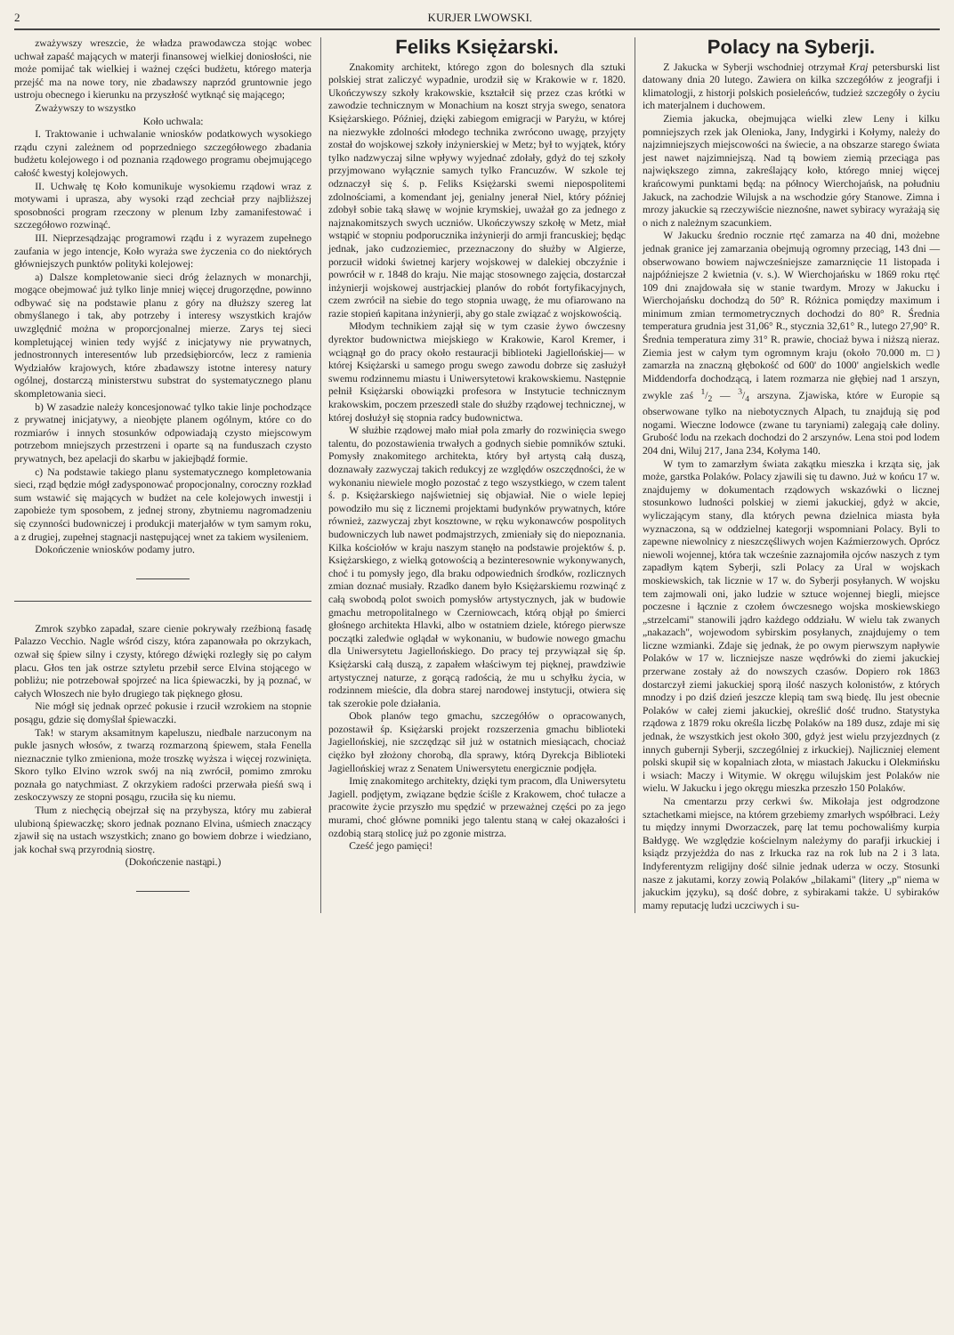2 KURJER LWOWSKI.
zważywszy wreszcie, że władza prawodawcza stojąc wobec uchwał zapaść mających w materji finansowej wielkiej doniosłości, nie może pomijać tak wielkiej i ważnej części budżetu, którego materja przejść ma na nowe tory, nie zbadawszy naprzód gruntownie jego ustroju obecnego i kierunku na przyszłość wytknąć się mającego;
Zważywszy to wszystko
Koło uchwala:
I. Traktowanie i uchwalanie wniosków podatkowych wysokiego rządu czyni zależnem od poprzedniego szczegółowego zbadania budżetu kolejowego i od poznania rządowego programu obejmującego całość kwestyj kolejowych.
II. Uchwałę tę Koło komunikuje wysokiemu rządowi wraz z motywami i uprasza, aby wysoki rząd zechciał przy najbliższej sposobności program rzeczony w plenum Izby zamanifestować i szczegółowo rozwinąć.
III. Nieprzesądzając programowi rządu i z wyrazem zupełnego zaufania w jego intencje, Koło wyraża swe życzenia co do niektórych główniejszych punktów polityki kolejowej:
a) Dalsze kompletowanie sieci dróg żelaznych w monarchji, mogące obejmować już tylko linje mniej więcej drugorzędne, powinno odbywać się na podstawie planu z góry na dłuższy szereg lat obmyślanego i tak, aby potrzeby i interesy wszystkich krajów uwzględnić można w proporcjonalnej mierze. Zarys tej sieci kompletującej winien tedy wyjść z inicjatywy nie prywatnych, jednostronnych interesentów lub przedsiębiorców, lecz z ramienia Wydziałów krajowych, które zbadawszy istotne interesy natury ogólnej, dostarczą ministerstwu substrat do systematycznego planu skompletowania sieci.
b) W zasadzie należy koncesjonować tylko takie linje pochodzące z prywatnej inicjatywy, a nieobjęte planem ogólnym, które co do rozmiarów i innych stosunków odpowiadają czysto miejscowym potrzebom mniejszych przestrzeni i oparte są na funduszach czysto prywatnych, bez apelacji do skarbu w jakiejbądź formie.
c) Na podstawie takiego planu systematycznego kompletowania sieci, rząd będzie mógł zadysponować propocjonalny, coroczny rozkład sum wstawić się mających w budżet na cele kolejowych inwestji i zapobieże tym sposobem, z jednej strony, zbytniemu nagromadzeniu się czynności budowniczej i produkcji materjałów w tym samym roku, a z drugiej, zupełnej stagnacji następującej wnet za takiem wysileniem.
Dokończenie wniosków podamy jutro.
Zmrok szybko zapadał, szare cienie pokrywały rzeźbioną fasadę Palazzo Vecchio. Nagle wśród ciszy, która zapanowała po okrzykach, ozwał się śpiew silny i czysty, którego dźwięki rozległy się po całym placu. Głos ten jak ostrze sztyletu przebił serce Elvina stojącego w pobliżu; nie potrzebował spojrzeć na lica śpiewaczki, by ją poznać, w całych Włoszech nie było drugiego tak pięknego głosu.
Nie mógł się jednak oprzeć pokusie i rzucił wzrokiem na stopnie posągu, gdzie się domyślał śpiewaczki.
Tak! w starym aksamitnym kapeluszu, niedbale narzuconym na pukle jasnych włosów, z twarzą rozmarzoną śpiewem, stała Fenella nieznacznie tylko zmieniona, może troszkę wyższa i więcej rozwinięta. Skoro tylko Elvino wzrok swój na nią zwrócił, pomimo zmroku poznała go natychmiast. Z okrzykiem radości przerwała pieśń swą i zeskoczywszy ze stopni posągu, rzuciła się ku niemu.
Tłum z niechęcią obejrzał się na przybysza, który mu zabierał ulubioną śpiewaczkę; skoro jednak poznano Elvina, uśmiech znaczący zjawił się na ustach wszystkich; znano go bowiem dobrze i wiedziano, jak kochał swą przyrodnią siostrę.
(Dokończenie nastąpi.)
Feliks Księżarski.
Znakomity architekt, którego zgon do bolesnych dla sztuki polskiej strat zaliczyć wypadnie, urodził się w Krakowie w r. 1820. Ukończywszy szkoły krakowskie, kształcił się przez czas krótki w zawodzie technicznym w Monachium na koszt stryja swego, senatora Księżarskiego. Później, dzięki zabiegom emigracji w Paryżu, w której na niezwykłe zdolności młodego technika zwrócono uwagę, przyjęty został do wojskowej szkoły inżynierskiej w Metz; był to wyjątek, który tylko nadzwyczaj silne wpływy wyjednać zdołały, gdyż do tej szkoły przyjmowano wyłącznie samych tylko Francuzów. W szkole tej odznaczył się ś. p. Feliks Księżarski swemi niepospolitemi zdolnościami, a komendant jej, genialny jenerał Niel, który później zdobył sobie taką sławę w wojnie krymskiej, uważał go za jednego z najznakomitszych swych uczniów. Ukończywszy szkołę w Metz, miał wstąpić w stopniu podporucznika inżynierji do armji francuskiej; będąc jednak, jako cudzoziemiec, przeznaczony do służby w Algierze, porzucił widoki świetnej karjery wojskowej w dalekiej obczyźnie i powrócił w r. 1848 do kraju. Nie mając stosownego zajęcia, dostarczał inżynierji wojskowej austrjackiej planów do robót fortyfikacyjnych, czem zwrócił na siebie do tego stopnia uwagę, że mu ofiarowano na razie stopień kapitana inżynierji, aby go stale związać z wojskowością.
Młodym technikiem zajął się w tym czasie żywo ówczesny dyrektor budownictwa miejskiego w Krakowie, Karol Kremer, i wciągnął go do pracy około restauracji biblioteki Jagiellońskiej— w której Księżarski u samego progu swego zawodu dobrze się zasłużył swemu rodzinnemu miastu i Uniwersytetowi krakowskiemu. Następnie pełnił Księżarski obowiązki profesora w Instytucie technicznym krakowskim, poczem przeszedł stale do służby rządowej technicznej, w której dosłużył się stopnia radcy budownictwa.
W służbie rządowej mało miał pola zmarły do rozwinięcia swego talentu, do pozostawienia trwałych a godnych siebie pomników sztuki. Pomysły znakomitego architekta, który był artystą całą duszą, doznawały zazwyczaj takich redukcyj ze względów oszczędności, że w wykonaniu niewiele mogło pozostać z tego wszystkiego, w czem talent ś. p. Księżarskiego najświetniej się objawiał. Nie o wiele lepiej powodziło mu się z licznemi projektami budynków prywatnych, które również, zazwyczaj zbyt kosztowne, w ręku wykonawców pospolitych budowniczych lub nawet podmajstrzych, zmieniały się do niepoznania. Kilka kościołów w kraju naszym stanęło na podstawie projektów ś. p. Księżarskiego, z wielką gotowością a bezinteresownie wykonywanych, choć i tu pomysły jego, dla braku odpowiednich środków, rozlicznych zmian doznać musiały. Rzadko danem było Księżarskiemu rozwinąć z całą swobodą polot swoich pomysłów artystycznych, jak w budowie gmachu metropolitalnego w Czerniowcach, którą objął po śmierci głośnego architekta Hlavki, albo w ostatniem dziele, którego pierwsze początki zaledwie oglądał w wykonaniu, w budowie nowego gmachu dla Uniwersytetu Jagiellońskiego. Do pracy tej przywiązał się śp. Księżarski całą duszą, z zapałem właściwym tej pięknej, prawdziwie artystycznej naturze, z gorącą radością, że mu u schyłku życia, w rodzinnem mieście, dla dobra starej narodowej instytucji, otwiera się tak szerokie pole działania.
Obok planów tego gmachu, szczegółów o opracowanych, pozostawił śp. Księżarski projekt rozszerzenia gmachu biblioteki Jagiellońskiej, nie szczędząc sił już w ostatnich miesiącach, chociaż ciężko był złożony chorobą, dla sprawy, którą Dyrekcja Biblioteki Jagiellońskiej wraz z Senatem Uniwersytetu energicznie podjęła.
Imię znakomitego architekty, dzięki tym pracom, dla Uniwersytetu Jagiell. podjętym, związane będzie ściśle z Krakowem, choć tułacze a pracowite życie przyszło mu spędzić w przeważnej części po za jego murami, choć główne pomniki jego talentu staną w całej okazałości i ozdobią starą stolicę już po zgonie mistrza.
Cześć jego pamięci!
Polacy na Syberji.
Z Jakucka w Syberji wschodniej otrzymał Kraj petersburski list datowany dnia 20 lutego. Zawiera on kilka szczegółów z jeografji i klimatologji, z historji polskich posieleńców, tudzież szczegóły o życiu ich materjalnem i duchowem.
Ziemia jakucka, obejmująca wielki zlew Leny i kilku pomniejszych rzek jak Olenioka, Jany, Indygirki i Kołymy, należy do najzimniejszych miejscowości na świecie, a na obszarze starego świata jest nawet najzimniejszą. Nad tą bowiem ziemią przeciąga pas największego zimna, zakreślający koło, którego mniej więcej krańcowymi punktami będą: na północy Wierchojańsk, na południu Jakuck, na zachodzie Wilujsk a na wschodzie góry Stanowe. Zimna i mrozy jakuckie są rzeczywiście nieznośne, nawet sybiracy wyrażają się o nich z należnym szacunkiem.
W Jakucku średnio rocznie rtęć zamarza na 40 dni, możebne jednak granice jej zamarzania obejmują ogromny przeciąg, 143 dni — obserwowano bowiem najwcześniejsze zamarznięcie 11 listopada i najpóźniejsze 2 kwietnia (v. s.). W Wierchojańsku w 1869 roku rtęć 109 dni znajdowała się w stanie twardym. Mrozy w Jakucku i Wierchojańsku dochodzą do 50° R. Różnica pomiędzy maximum i minimum zmian termometrycznych dochodzi do 80° R. Średnia temperatura grudnia jest 31,06° R., stycznia 32,61° R., lutego 27,90° R. Średnia temperatura zimy 31° R. prawie, chociaż bywa i niższą nieraz. Ziemia jest w całym tym ogromnym kraju (około 70.000 m. □) zamarzła na znaczną głębokość od 600' do 1000' angielskich wedle Middendorfa dochodzącą, i latem rozmarza nie głębiej nad 1 arszyn, zwykle zaś 1/2 — 3/4 arszyna. Zjawiska, które w Europie są obserwowane tylko na niebotycznych Alpach, tu znajdują się pod nogami. Wieczne lodowce (zwane tu taryniami) zalegają całe doliny. Grubość lodu na rzekach dochodzi do 2 arszynów. Lena stoi pod lodem 204 dni, Wiluj 217, Jana 234, Kołyma 140.
W tym to zamarzłym świata zakątku mieszka i krząta się, jak może, garstka Polaków. Polacy zjawili się tu dawno. Już w końcu 17 w. znajdujemy w dokumentach rządowych wskazówki o licznej stosunkowo ludności polskiej w ziemi jakuckiej, gdyż w akcie, wyliczającym stany, dla których pewna dzielnica miasta była wyznaczona, są w oddzielnej kategorji wspomniani Polacy. Byli to zapewne niewolnicy z nieszczęśliwych wojen Kaźmierzowych. Oprócz niewoli wojennej, która tak wcześnie zaznajomiła ojców naszych z tym zapadłym kątem Syberji, szli Polacy za Ural w wojskach moskiewskich, tak licznie w 17 w. do Syberji posyłanych. W wojsku tem zajmowali oni, jako ludzie w sztuce wojennej biegli, miejsce poczesne i łącznie z czołem ówczesnego wojska moskiewskiego „strzelcami" stanowili jądro każdego oddziału. W wielu tak zwanych „nakazach", wojewodom sybirskim posyłanych, znajdujemy o tem liczne wzmianki. Zdaje się jednak, że po owym pierwszym napływie Polaków w 17 w. liczniejsze nasze wędrówki do ziemi jakuckiej przerwane zostały aż do nowszych czasów. Dopiero rok 1863 dostarczył ziemi jakuckiej sporą ilość naszych kolonistów, z których mnodzy i po dziś dzień jeszcze klepią tam swą biedę. Ilu jest obecnie Polaków w całej ziemi jakuckiej, określić dość trudno. Statystyka rządowa z 1879 roku określa liczbę Polaków na 189 dusz, zdaje mi się jednak, że wszystkich jest około 300, gdyż jest wielu przyjezdnych (z innych gubernji Syberji, szczególniej z irkuckiej). Najliczniej element polski skupił się w kopalniach złota, w miastach Jakucku i Olekmińsku i wsiach: Maczy i Witymie. W okręgu wilujskim jest Polaków nie wielu. W Jakucku i jego okręgu mieszka przeszło 150 Polaków.
Na cmentarzu przy cerkwi św. Mikołaja jest odgrodzone sztachetkami miejsce, na którem grzebiemy zmarłych współbraci. Leży tu między innymi Dworzaczek, parę lat temu pochowaliśmy kurpia Bałdygę. We względzie kościelnym należymy do parafji irkuckiej i ksiądz przyjeżdża do nas z Irkucka raz na rok lub na 2 i 3 lata. Indyferentyzm religijny dość silnie jednak uderza w oczy. Stosunki nasze z jakutami, korzy zowią Polaków „bilakami" (litery „p" niema w jakuckim języku), są dość dobre, z sybirakami także. U sybiraków mamy reputację ludzi uczciwych i su-